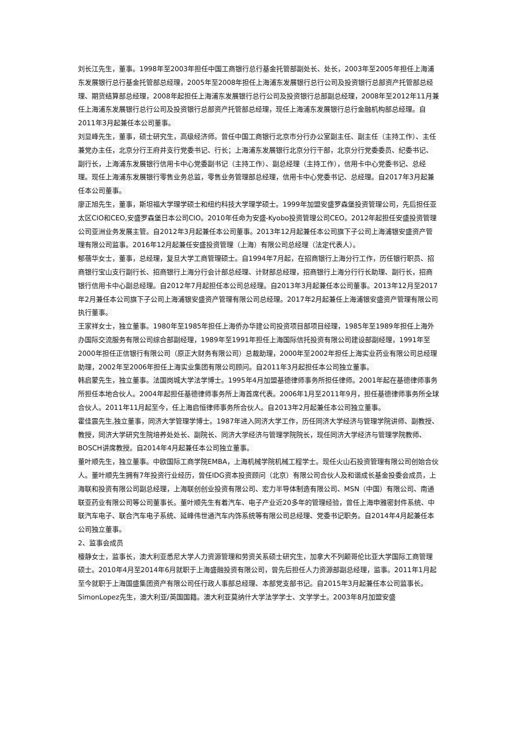刘长江先生，董事。1998年至2003年担任中国工商银行总行基金托管部副处长、处长，2003年至2005年担任上海浦东发展银行总行基金托管部总经理，2005年至2008年担任上海浦东发展银行总行公司及投资银行总部资产托管部总经理、期货结算部总经理，2008年起担任上海浦东发展银行总行公司及投资银行总部副总经理，2008年至2012年11月兼任上海浦东发展银行总行公司及投资银行总部资产托管部总经理，现任上海浦东发展银行总行金融机构部总经理。自2011年3月起兼任本公司董事。
刘显峰先生，董事，硕士研究生，高级经济师。曾任中国工商银行北京市分行办公室副主任、副主任（主持工作）、主任兼党办主任，北京分行王府井支行党委书记、行长；上海浦东发展银行北京分行干部，北京分行党委委员、纪委书记、副行长，上海浦东发展银行信用卡中心党委副书记（主持工作）、副总经理（主持工作），信用卡中心党委书记、总经理。现任上海浦东发展银行零售业务总监，零售业务管理部总经理，信用卡中心党委书记、总经理。自2017年3月起兼任本公司董事。
廖正旭先生，董事，斯坦福大学理学硕士和纽约科技大学理学硕士。1999年加盟安盛罗森堡投资管理公司，先后担任亚太区CIO和CEO,安盛罗森堡日本公司CIO。2010年任命为安盛-Kyobo投资管理公司CEO。2012年起担任安盛投资管理公司亚洲业务发展主管。自2012年3月起兼任本公司董事。2013年12月起兼任本公司旗下子公司上海浦银安盛资产管理有限公司监事。2016年12月起兼任安盛投资管理（上海）有限公司总经理（法定代表人）。
郁蓓华女士，董事，总经理，复旦大学工商管理硕士。自1994年7月起，在招商银行上海分行工作，历任银行职员、招商银行宝山支行副行长、招商银行上海分行会计部总经理、计财部总经理，招商银行上海分行行长助理、副行长，招商银行信用卡中心副总经理。自2012年7月起担任本公司总经理。自2013年3月起兼任本公司董事。2013年12月至2017年2月兼任本公司旗下子公司上海浦银安盛资产管理有限公司总经理。2017年2月起兼任上海浦银安盛资产管理有限公司执行董事。
王家祥女士，独立董事。1980年至1985年担任上海侨办华建公司投资项目部项目经理，1985年至1989年担任上海外办国际交流服务有限公司综合部副经理，1989年至1991年担任上海国际信托投资有限公司建设部副经理，1991年至2000年担任正信银行有限公司（原正大财务有限公司）总裁助理，2000年至2002年担任上海实业药业有限公司总经理助理，2002年至2006年担任上海实业集团有限公司顾问。自2011年3月起担任本公司独立董事。
韩启蒙先生，独立董事。法国岗城大学法学博士。1995年4月加盟基德律师事务所担任律师。2001年起在基德律师事务所担任本地合伙人。2004年起担任基德律师事务所上海首席代表。2006年1月至2011年9月，担任基德律师事务所全球合伙人。2011年11月起至今，任上海启恒律师事务所合伙人。自2013年2月起兼任本公司独立董事。
霍佳震先生,独立董事，同济大学管理学博士。1987年进入同济大学工作，历任同济大学经济与管理学院讲师、副教授、教授，同济大学研究生院培养处处长、副院长、同济大学经济与管理学院院长，现任同济大学经济与管理学院教师、BOSCH讲席教授。自2014年4月起兼任本公司独立董事。
董叶顺先生，独立董事。中欧国际工商学院EMBA，上海机械学院机械工程学士。现任火山石投资管理有限公司创始合伙人。董叶顺先生拥有7年投资行业经历，曾任IDG资本投资顾问（北京）有限公司合伙人及和谐成长基金投委会成员，上海联和投资有限公司副总经理，上海联创创业投资有限公司、宏力半导体制造有限公司、MSN（中国）有限公司、南通联亚药业有限公司等公司董事长。董叶顺先生有着汽车、电子产业近20多年的管理经验，曾任上海申雅密封件系统、中联汽车电子、联合汽车电子系统、延峰伟世通汽车内饰系统等有限公司总经理、党委书记职务。自2014年4月起兼任本公司独立董事。
2、监事会成员
檀静女士，监事长，澳大利亚悉尼大学人力资源管理和劳资关系硕士研究生，加拿大不列颠哥伦比亚大学国际工商管理硕士。2010年4月至2014年6月就职于上海盛融投资有限公司，曾先后担任人力资源部副总经理，监事。2011年1月起至今就职于上海国盛集团资产有限公司任行政人事部总经理、本部党支部书记。自2015年3月起兼任本公司监事长。
SimonLopez先生，澳大利亚/英国国籍。澳大利亚莫纳什大学法学学士、文学学士。2003年8月加盟安盛